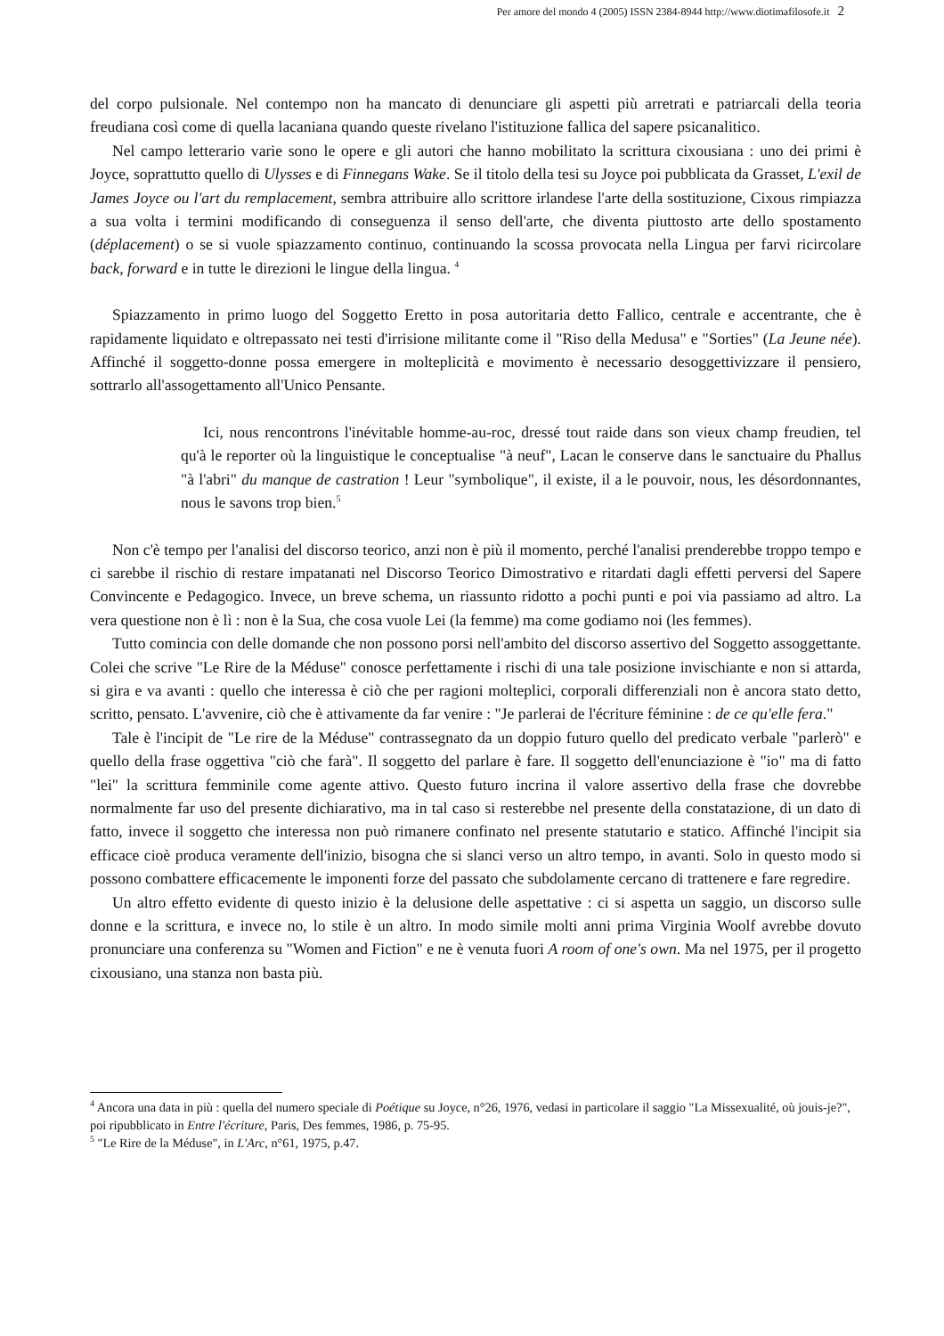Per amore del mondo 4 (2005) ISSN 2384-8944 http://www.diotimafilosofe.it 2
del corpo pulsionale. Nel contempo non ha mancato di denunciare gli aspetti più arretrati e patriarcali della teoria freudiana così come di quella lacaniana quando queste rivelano l'istituzione fallica del sapere psicanalitico.
Nel campo letterario varie sono le opere e gli autori che hanno mobilitato la scrittura cixousiana : uno dei primi è Joyce, soprattutto quello di Ulysses e di Finnegans Wake. Se il titolo della tesi su Joyce poi pubblicata da Grasset, L'exil de James Joyce ou l'art du remplacement, sembra attribuire allo scrittore irlandese l'arte della sostituzione, Cixous rimpiazza a sua volta i termini modificando di conseguenza il senso dell'arte, che diventa piuttosto arte dello spostamento (déplacement) o se si vuole spiazzamento continuo, continuando la scossa provocata nella Lingua per farvi ricircolare back, forward e in tutte le direzioni le lingue della lingua. <sup>4</sup>
Spiazzamento in primo luogo del Soggetto Eretto in posa autoritaria detto Fallico, centrale e accentrante, che è rapidamente liquidato e oltrepassato nei testi d'irrisione militante come il "Riso della Medusa" e "Sorties" (La Jeune née). Affinché il soggetto-donne possa emergere in molteplicità e movimento è necessario desoggettivizzare il pensiero, sottrarlo all'assogettamento all'Unico Pensante.
Ici, nous rencontrons l'inévitable homme-au-roc, dressé tout raide dans son vieux champ freudien, tel qu'à le reporter où la linguistique le conceptualise "à neuf", Lacan le conserve dans le sanctuaire du Phallus "à l'abri" du manque de castration ! Leur "symbolique", il existe, il a le pouvoir, nous, les désordonnantes, nous le savons trop bien.<sup>5</sup>
Non c'è tempo per l'analisi del discorso teorico, anzi non è più il momento, perché l'analisi prenderebbe troppo tempo e ci sarebbe il rischio di restare impatanati nel Discorso Teorico Dimostrativo e ritardati dagli effetti perversi del Sapere Convincente e Pedagogico. Invece, un breve schema, un riassunto ridotto a pochi punti e poi via passiamo ad altro. La vera questione non è lì : non è la Sua, che cosa vuole Lei (la femme) ma come godiamo noi (les femmes).
Tutto comincia con delle domande che non possono porsi nell'ambito del discorso assertivo del Soggetto assoggettante. Colei che scrive "Le Rire de la Méduse" conosce perfettamente i rischi di una tale posizione invischiante e non si attarda, si gira e va avanti : quello che interessa è ciò che per ragioni molteplici, corporali differenziali non è ancora stato detto, scritto, pensato. L'avvenire, ciò che è attivamente da far venire : "Je parlerai de l'écriture féminine : de ce qu'elle fera."
Tale è l'incipit de "Le rire de la Méduse" contrassegnato da un doppio futuro quello del predicato verbale "parlerò" e quello della frase oggettiva "ciò che farà". Il soggetto del parlare è fare. Il soggetto dell'enunciazione è "io" ma di fatto "lei" la scrittura femminile come agente attivo. Questo futuro incrina il valore assertivo della frase che dovrebbe normalmente far uso del presente dichiarativo, ma in tal caso si resterebbe nel presente della constatazione, di un dato di fatto, invece il soggetto che interessa non può rimanere confinato nel presente statutario e statico. Affinché l'incipit sia efficace cioè produca veramente dell'inizio, bisogna che si slanci verso un altro tempo, in avanti. Solo in questo modo si possono combattere efficacemente le imponenti forze del passato che subdolamente cercano di trattenere e fare regredire.
Un altro effetto evidente di questo inizio è la delusione delle aspettative : ci si aspetta un saggio, un discorso sulle donne e la scrittura, e invece no, lo stile è un altro. In modo simile molti anni prima Virginia Woolf avrebbe dovuto pronunciare una conferenza su "Women and Fiction" e ne è venuta fuori A room of one's own. Ma nel 1975, per il progetto cixousiano, una stanza non basta più.
<sup>4</sup> Ancora una data in più : quella del numero speciale di Poétique su Joyce, n°26, 1976, vedasi in particolare il saggio "La Missexualité, où jouis-je?", poi ripubblicato in Entre l'écriture, Paris, Des femmes, 1986, p. 75-95.
<sup>5</sup> "Le Rire de la Méduse", in L'Arc, n°61, 1975, p.47.